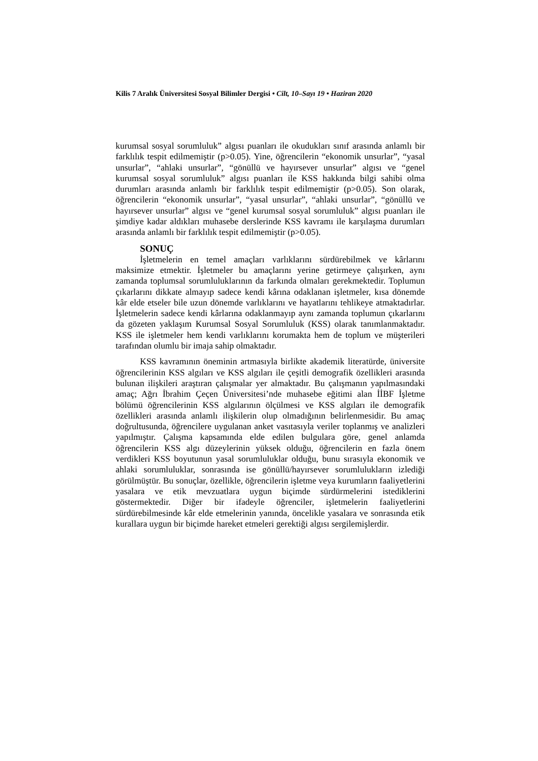Kilis 7 Aralık Üniversitesi Sosyal Bilimler Dergisi • Cilt, 10–Sayı 19 • Haziran 2020
kurumsal sosyal sorumluluk” algısı puanları ile okudukları sınıf arasında anlamlı bir farklılık tespit edilmemiştir (p>0.05). Yine, öğrencilerin “ekonomik unsurlar”, “yasal unsurlar”, “ahlaki unsurlar”, “gönüllü ve hayırsever unsurlar” algısı ve “genel kurumsal sosyal sorumluluk” algısı puanları ile KSS hakkında bilgi sahibi olma durumları arasında anlamlı bir farklılık tespit edilmemiştir (p>0.05). Son olarak, öğrencilerin “ekonomik unsurlar”, “yasal unsurlar”, “ahlaki unsurlar”, “gönüllü ve hayırsever unsurlar” algısı ve “genel kurumsal sosyal sorumluluk” algısı puanları ile şimdiye kadar aldıkları muhasebe derslerinde KSS kavramı ile karşılaşma durumları arasında anlamlı bir farklılık tespit edilmemiştir (p>0.05).
SONUÇ
İşletmelerin en temel amaçları varlıklarını sürdürebilmek ve kârlarını maksimize etmektir. İşletmeler bu amaçlarını yerine getirmeye çalışırken, aynı zamanda toplumsal sorumluluklarının da farkında olmaları gerekmektedir. Toplumun çıkarlarını dikkate almayıp sadece kendi kârına odaklanan işletmeler, kısa dönemde kâr elde etseler bile uzun dönemde varlıklarını ve hayatlarını tehlikeye atmaktadırlar. İşletmelerin sadece kendi kârlarına odaklanmayıp aynı zamanda toplumun çıkarlarını da gözeten yaklaşım Kurumsal Sosyal Sorumluluk (KSS) olarak tanımlanmaktadır. KSS ile işletmeler hem kendi varlıklarını korumakta hem de toplum ve müşterileri tarafından olumlu bir imaja sahip olmaktadır.
KSS kavramının öneminin artmasıyla birlikte akademik literatürde, üniversite öğrencilerinin KSS algıları ve KSS algıları ile çeşitli demografik özellikleri arasında bulunan ilişkileri araştıran çalışmalar yer almaktadır. Bu çalışmanın yapılmasındaki amaç; Ağrı İbrahim Çeçen Üniversitesi’nde muhasebe eğitimi alan İİBF İşletme bölümü öğrencilerinin KSS algılarının ölçülmesi ve KSS algıları ile demografik özellikleri arasında anlamlı ilişkilerin olup olmadığının belirlenmesidir. Bu amaç doğrultusunda, öğrencilere uygulanan anket vasıtasıyla veriler toplanmış ve analizleri yapılmıştır. Çalışma kapsamında elde edilen bulgulara göre, genel anlamda öğrencilerin KSS algı düzeylerinin yüksek olduğu, öğrencilerin en fazla önem verdikleri KSS boyutunun yasal sorumluluklar olduğu, bunu sırasıyla ekonomik ve ahlaki sorumluluklar, sonrasında ise gönüllü/hayırsever sorumlulukların izlediği görülmüştür. Bu sonuçlar, özellikle, öğrencilerin işletme veya kurumların faaliyetlerini yasalara ve etik mevzuatlara uygun biçimde sürdürmelerini istediklerini göstermektedir. Diğer bir ifadeyle öğrenciler, işletmelerin faaliyetlerini sürdürebilmesinde kâr elde etmelerinin yanında, öncelikle yasalara ve sonrasında etik kurallara uygun bir biçimde hareket etmeleri gerektiği algısı sergilemişlerdir.